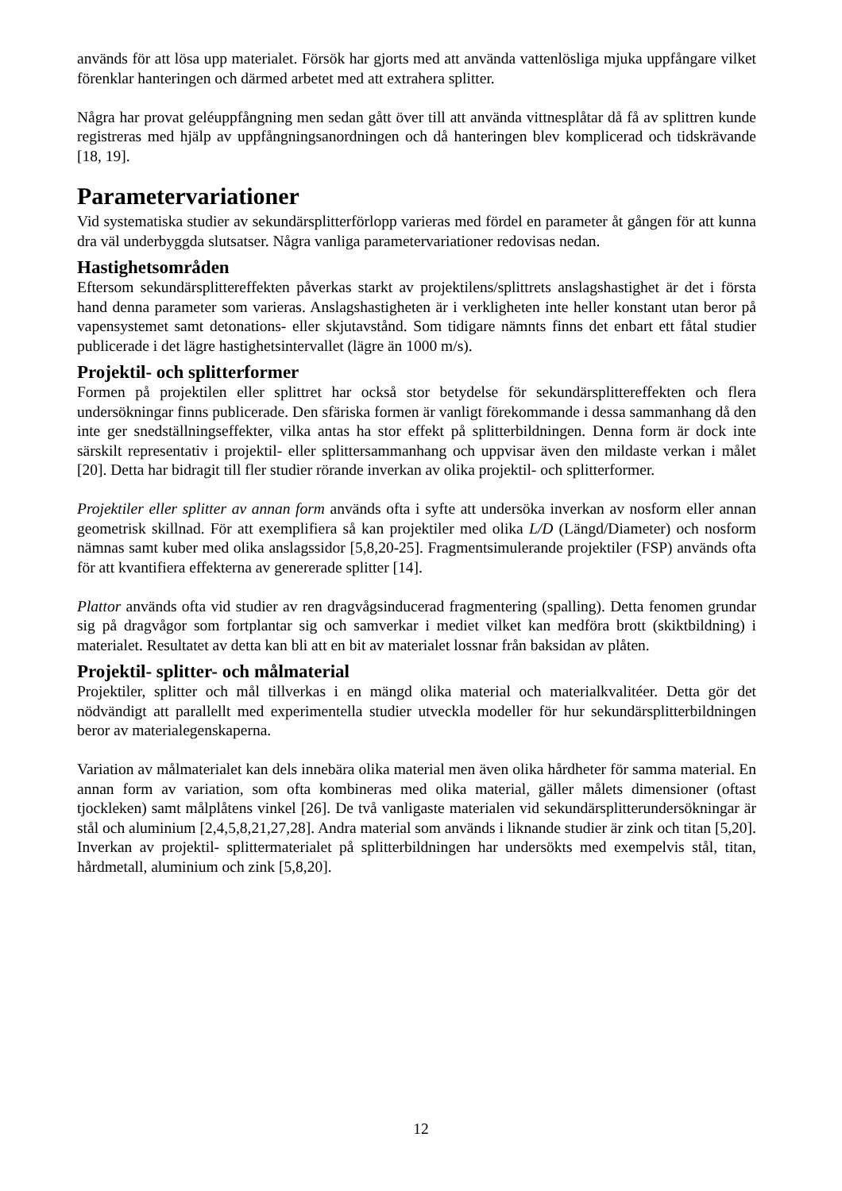används för att lösa upp materialet. Försök har gjorts med att använda vattenlösliga mjuka uppfångare vilket förenklar hanteringen och därmed arbetet med att extrahera splitter.
Några har provat geléuppfångning men sedan gått över till att använda vittnesplåtar då få av splittren kunde registreras med hjälp av uppfångningsanordningen och då hanteringen blev komplicerad och tidskrävande [18, 19].
Parametervariationer
Vid systematiska studier av sekundärsplitterförlopp varieras med fördel en parameter åt gången för att kunna dra väl underbyggda slutsatser. Några vanliga parametervariationer redovisas nedan.
Hastighetsområden
Eftersom sekundärsplittereffekten påverkas starkt av projektilens/splittrets anslagshastighet är det i första hand denna parameter som varieras. Anslagshastigheten är i verkligheten inte heller konstant utan beror på vapensystemet samt detonations- eller skjutavstånd. Som tidigare nämnts finns det enbart ett fåtal studier publicerade i det lägre hastighetsintervallet (lägre än 1000 m/s).
Projektil- och splitterformer
Formen på projektilen eller splittret har också stor betydelse för sekundärsplittereffekten och flera undersökningar finns publicerade. Den sfäriska formen är vanligt förekommande i dessa sammanhang då den inte ger snedställningseffekter, vilka antas ha stor effekt på splitterbildningen. Denna form är dock inte särskilt representativ i projektil- eller splittersammanhang och uppvisar även den mildaste verkan i målet [20]. Detta har bidragit till fler studier rörande inverkan av olika projektil- och splitterformer.
Projektiler eller splitter av annan form används ofta i syfte att undersöka inverkan av nosform eller annan geometrisk skillnad. För att exemplifiera så kan projektiler med olika L/D (Längd/Diameter) och nosform nämnas samt kuber med olika anslagssidor [5,8,20-25]. Fragmentsimulerande projektiler (FSP) används ofta för att kvantifiera effekterna av genererade splitter [14].
Plattor används ofta vid studier av ren dragvågsinducerad fragmentering (spalling). Detta fenomen grundar sig på dragvågor som fortplantar sig och samverkar i mediet vilket kan medföra brott (skiktbildning) i materialet. Resultatet av detta kan bli att en bit av materialet lossnar från baksidan av plåten.
Projektil- splitter- och målmaterial
Projektiler, splitter och mål tillverkas i en mängd olika material och materialkvalitéer. Detta gör det nödvändigt att parallellt med experimentella studier utveckla modeller för hur sekundärsplitterbildningen beror av materialegenskaperna.
Variation av målmaterialet kan dels innebära olika material men även olika hårdheter för samma material. En annan form av variation, som ofta kombineras med olika material, gäller målets dimensioner (oftast tjockleken) samt målplåtens vinkel [26]. De två vanligaste materialen vid sekundärsplitterundersökningar är stål och aluminium [2,4,5,8,21,27,28]. Andra material som används i liknande studier är zink och titan [5,20]. Inverkan av projektil- splittermaterialet på splitterbildningen har undersökts med exempelvis stål, titan, hårdmetall, aluminium och zink [5,8,20].
12